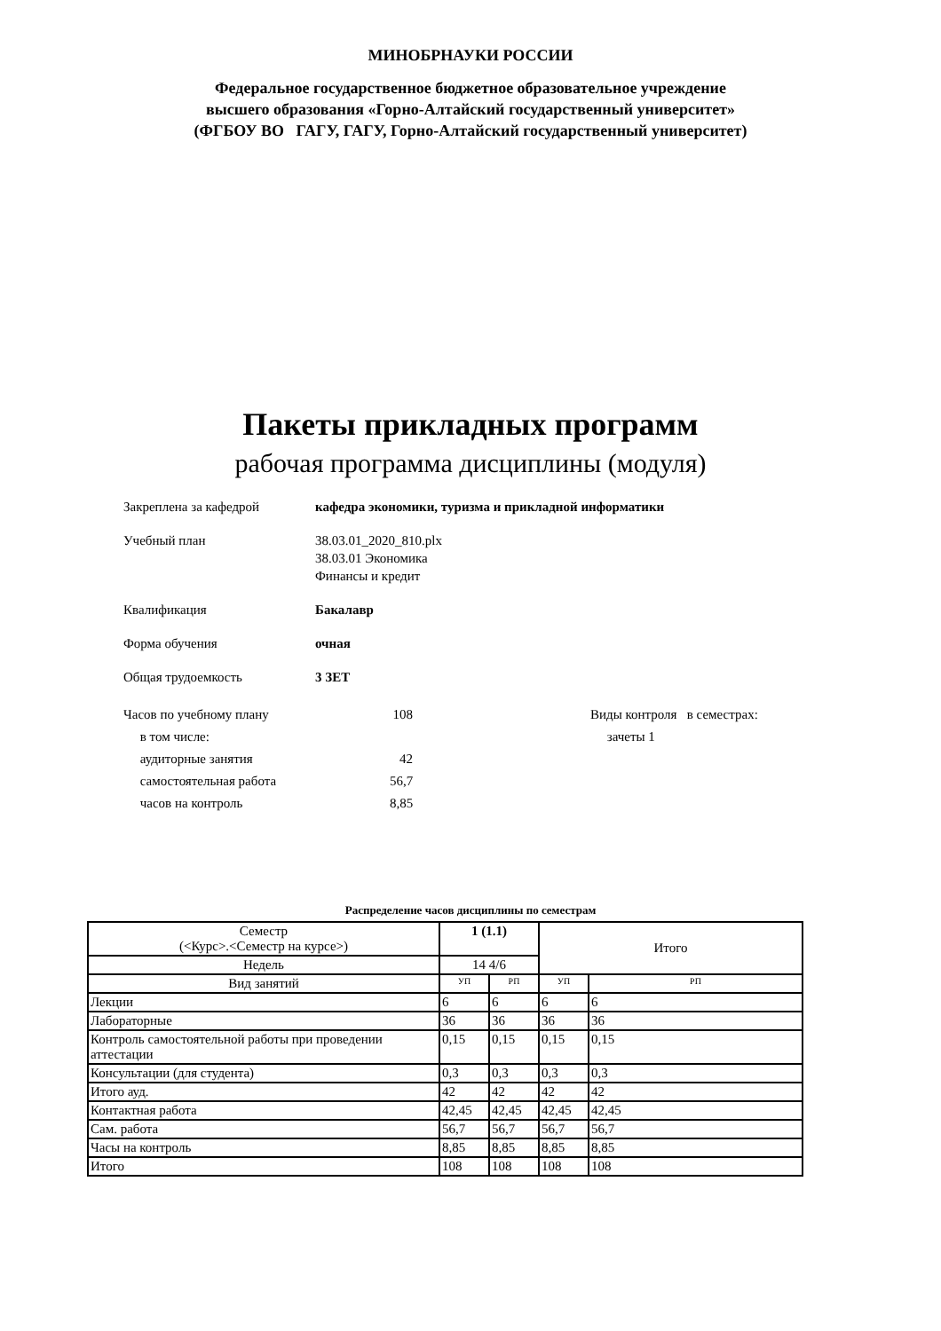МИНОБРНАУКИ РОССИИ
Федеральное государственное бюджетное образовательное учреждение
высшего образования «Горно-Алтайский государственный университет»
(ФГБОУ ВО ГАГУ, ГАГУ, Горно-Алтайский государственный университет)
Пакеты прикладных программ
рабочая программа дисциплины (модуля)
Закреплена за кафедрой кафедра экономики, туризма и прикладной информатики
Учебный план 38.03.01_2020_810.plx
38.03.01 Экономика
Финансы и кредит
Квалификация Бакалавр
Форма обучения очная
Общая трудоемкость 3 ЗЕТ
Часов по учебному плану
в том числе:
аудиторные занятия
самостоятельная работа
часов на контроль
108
42
56,7
8,85
Виды контроля в семестрах:
зачеты 1
Распределение часов дисциплины по семестрам
| Семестр (<Курс>.<Семестр на курсе>) | 1 (1.1) | | Итого | |
| Недель | 14 4/6 | | | |
| Вид занятий | УП | РП | УП | РП |
| Лекции | 6 | 6 | 6 | 6 |
| Лабораторные | 36 | 36 | 36 | 36 |
| Контроль самостоятельной работы при проведении аттестации | 0,15 | 0,15 | 0,15 | 0,15 |
| Консультации (для студента) | 0,3 | 0,3 | 0,3 | 0,3 |
| Итого ауд. | 42 | 42 | 42 | 42 |
| Контактная работа | 42,45 | 42,45 | 42,45 | 42,45 |
| Сам. работа | 56,7 | 56,7 | 56,7 | 56,7 |
| Часы на контроль | 8,85 | 8,85 | 8,85 | 8,85 |
| Итого | 108 | 108 | 108 | 108 |